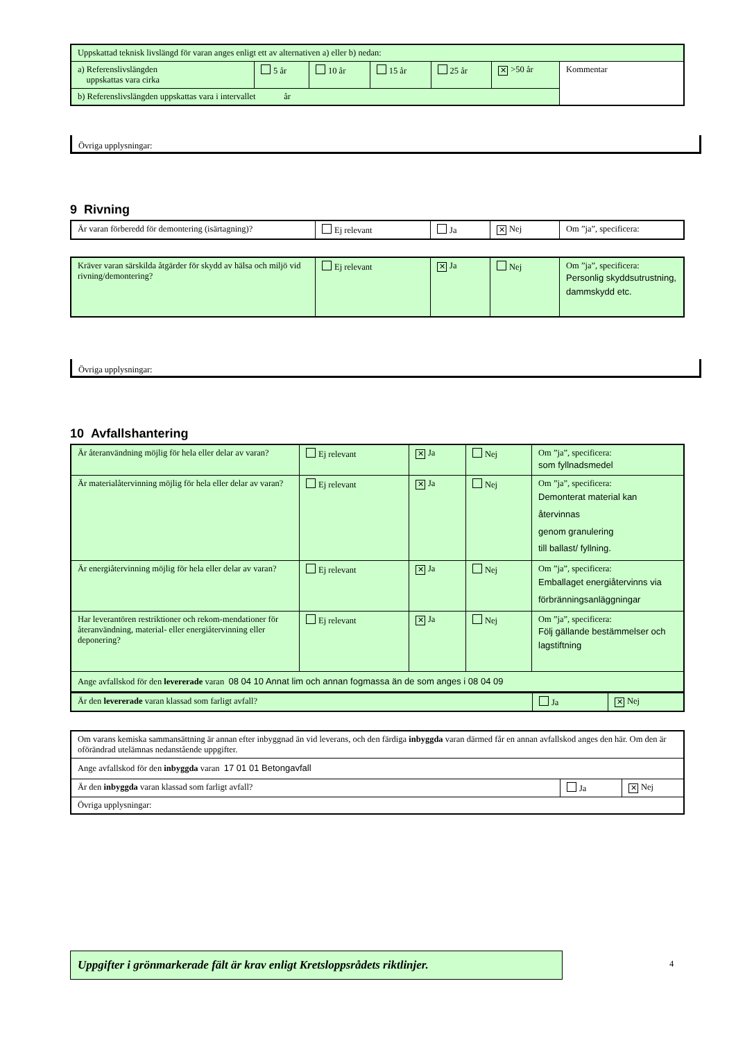| Uppskattad teknisk livslängd för varan anges enligt ett av alternativen a) eller b) nedan: | | | | | | |
| a) Referenslivslängden uppskattas vara cirka | 5 år | 10 år | 15 år | 25 år | ✕ >50 år | Kommentar |
| b) Referenslivslängden uppskattas vara i intervallet år | | | | | | |
Övriga upplysningar:
9 Rivning
| Är varan förberedd för demontering (isärtagning)? | Ej relevant | Ja | ✕ Nej | Om ”ja”, specificera: |
| Kräver varan särskilda åtgärder för skydd av hälsa och miljö vid rivning/demontering? | Ej relevant | ✕ Ja | Nej | Om ”ja”, specificera: Personlig skyddsutrustning, dammskydd etc. |
Övriga upplysningar:
10 Avfallshantering
| Är återanvändning möjlig för hela eller delar av varan? | Ej relevant | ✕ Ja | Nej | Om ”ja”, specificera: som fyllnadsmedel |
| Är materialåtervinning möjlig för hela eller delar av varan? | Ej relevant | ✕ Ja | Nej | Om ”ja”, specificera: Demonterat material kan återvinnas genom granulering till ballast/ fyllning. |
| Är energiåtervinning möjlig för hela eller delar av varan? | Ej relevant | ✕ Ja | Nej | Om ”ja”, specificera: Emballaget energiåtervinns via förbränningsanläggningar |
| Har leverantören restriktioner och rekom-mendationer för återanvändning, material- eller energiåtervinning eller deponering? | Ej relevant | ✕ Ja | Nej | Om ”ja”, specificera: Följ gällande bestämmelser och lagstiftning |
| Ange avfallskod för den levererade varan 08 04 10 Annat lim och annan fogmassa än de som anges i 08 04 09 | | | | |
| Är den levererade varan klassad som farligt avfall? | Ja | ✕ Nej |
| Om varans kemiska sammansättning är annan efter inbyggnad än vid leverans, och den färdiga inbyggda varan därmed får en annan avfallskod anges den här. Om den är oförändrad utelämnas nedanstående uppgifter. | | |
| Ange avfallskod för den inbyggda varan 17 01 01 Betongavfall | | |
| Är den inbyggda varan klassad som farligt avfall? | Ja | ✕ Nej |
| Övriga upplysningar: | | |
Uppgifter i grönmarkerade fält är krav enligt Kretsloppsrådets riktlinjer.
4